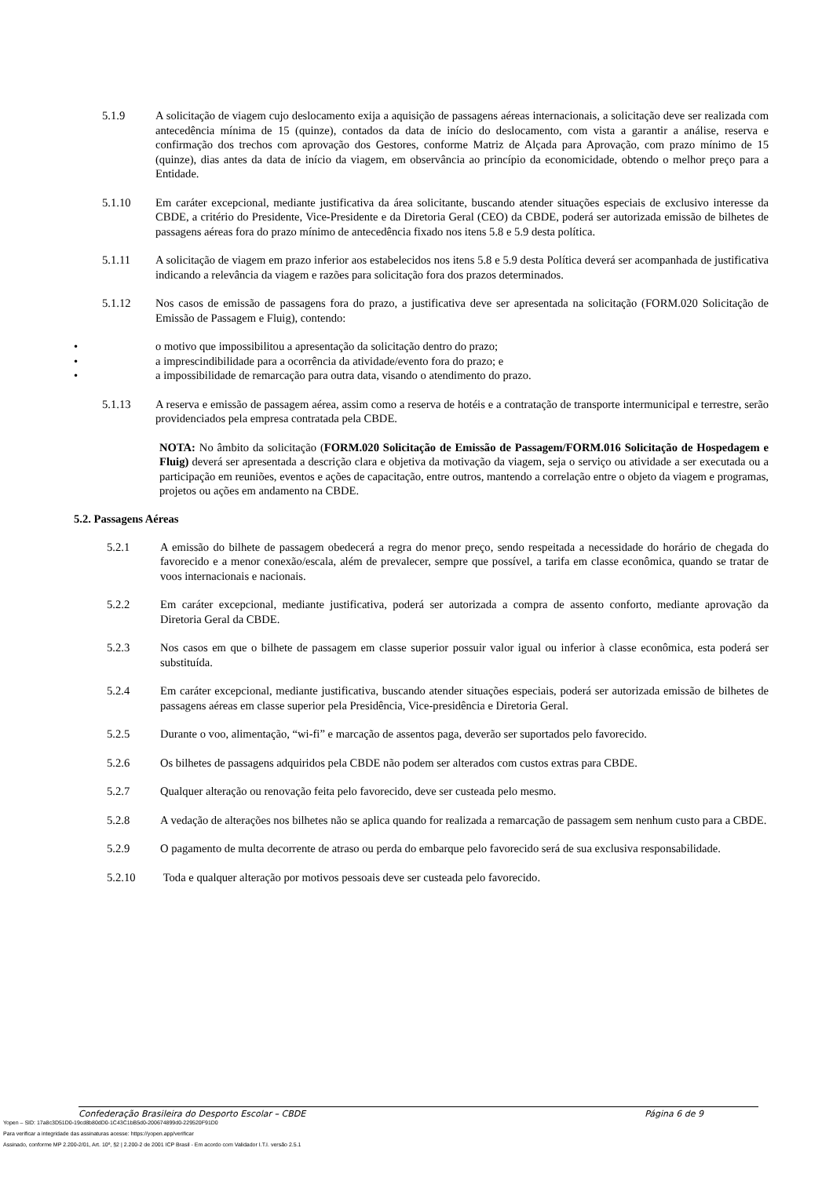5.1.9 A solicitação de viagem cujo deslocamento exija a aquisição de passagens aéreas internacionais, a solicitação deve ser realizada com antecedência mínima de 15 (quinze), contados da data de início do deslocamento, com vista a garantir a análise, reserva e confirmação dos trechos com aprovação dos Gestores, conforme Matriz de Alçada para Aprovação, com prazo mínimo de 15 (quinze), dias antes da data de início da viagem, em observância ao princípio da economicidade, obtendo o melhor preço para a Entidade.
5.1.10 Em caráter excepcional, mediante justificativa da área solicitante, buscando atender situações especiais de exclusivo interesse da CBDE, a critério do Presidente, Vice-Presidente e da Diretoria Geral (CEO) da CBDE, poderá ser autorizada emissão de bilhetes de passagens aéreas fora do prazo mínimo de antecedência fixado nos itens 5.8 e 5.9 desta política.
5.1.11 A solicitação de viagem em prazo inferior aos estabelecidos nos itens 5.8 e 5.9 desta Política deverá ser acompanhada de justificativa indicando a relevância da viagem e razões para solicitação fora dos prazos determinados.
5.1.12 Nos casos de emissão de passagens fora do prazo, a justificativa deve ser apresentada na solicitação (FORM.020 Solicitação de Emissão de Passagem e Fluig), contendo:
• o motivo que impossibilitou a apresentação da solicitação dentro do prazo;
• a imprescindibilidade para a ocorrência da atividade/evento fora do prazo; e
• a impossibilidade de remarcação para outra data, visando o atendimento do prazo.
5.1.13 A reserva e emissão de passagem aérea, assim como a reserva de hotéis e a contratação de transporte intermunicipal e terrestre, serão providenciados pela empresa contratada pela CBDE.
NOTA: No âmbito da solicitação (FORM.020 Solicitação de Emissão de Passagem/FORM.016 Solicitação de Hospedagem e Fluig) deverá ser apresentada a descrição clara e objetiva da motivação da viagem, seja o serviço ou atividade a ser executada ou a participação em reuniões, eventos e ações de capacitação, entre outros, mantendo a correlação entre o objeto da viagem e programas, projetos ou ações em andamento na CBDE.
5.2. Passagens Aéreas
5.2.1 A emissão do bilhete de passagem obedecerá a regra do menor preço, sendo respeitada a necessidade do horário de chegada do favorecido e a menor conexão/escala, além de prevalecer, sempre que possível, a tarifa em classe econômica, quando se tratar de voos internacionais e nacionais.
5.2.2 Em caráter excepcional, mediante justificativa, poderá ser autorizada a compra de assento conforto, mediante aprovação da Diretoria Geral da CBDE.
5.2.3 Nos casos em que o bilhete de passagem em classe superior possuir valor igual ou inferior à classe econômica, esta poderá ser substituída.
5.2.4 Em caráter excepcional, mediante justificativa, buscando atender situações especiais, poderá ser autorizada emissão de bilhetes de passagens aéreas em classe superior pela Presidência, Vice-presidência e Diretoria Geral.
5.2.5 Durante o voo, alimentação, “wi-fi” e marcação de assentos paga, deverão ser suportados pelo favorecido.
5.2.6 Os bilhetes de passagens adquiridos pela CBDE não podem ser alterados com custos extras para CBDE.
5.2.7 Qualquer alteração ou renovação feita pelo favorecido, deve ser custeada pelo mesmo.
5.2.8 A vedação de alterações nos bilhetes não se aplica quando for realizada a remarcação de passagem sem nenhum custo para a CBDE.
5.2.9 O pagamento de multa decorrente de atraso ou perda do embarque pelo favorecido será de sua exclusiva responsabilidade.
5.2.10 Toda e qualquer alteração por motivos pessoais deve ser custeada pelo favorecido.
Confederação Brasileira do Desporto Escolar – CBDE Página 6 de 9
Yopen – SID: 17a8c3D51D0-19cd8b80dD0-1C43C1bB5d0-200674899d0-229520F91D0
Para verificar a integridade das assinaturas acesse: https://yopen.app/verificar
Assinado, conforme MP 2.200-2/01, Art. 10º, §2 | 2.200-2 de 2001 ICP Brasil - Em acordo com Validador I.T.I. versão 2.5.1